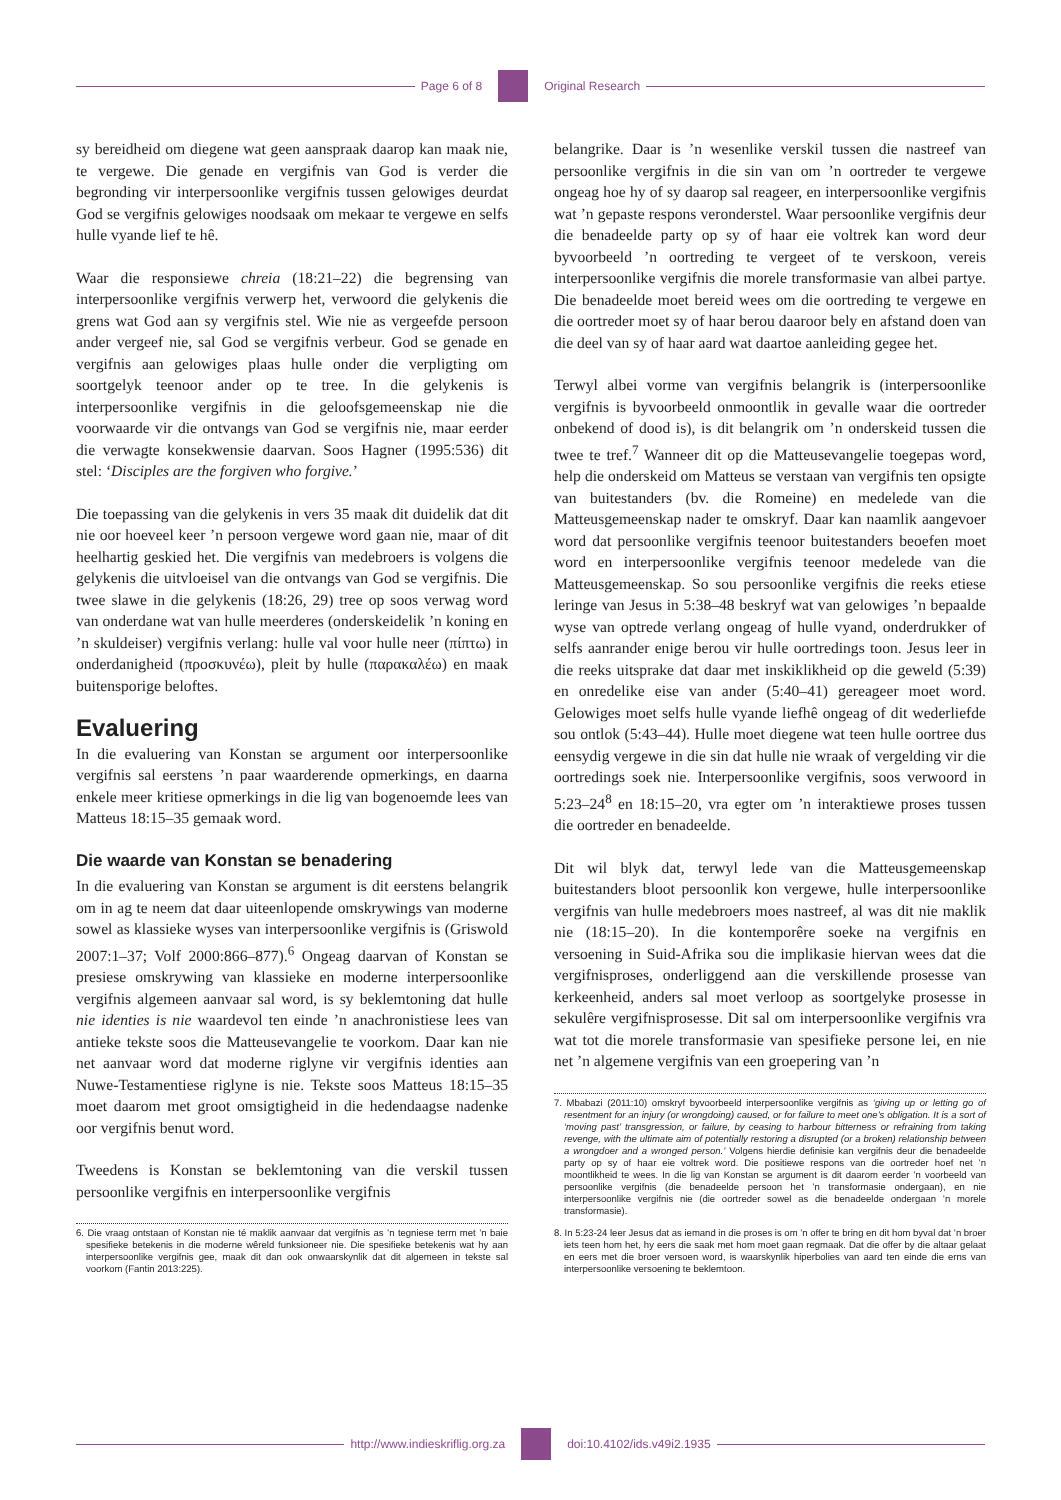Page 6 of 8 Original Research
sy bereidheid om diegene wat geen aanspraak daarop kan maak nie, te vergewe. Die genade en vergifnis van God is verder die begronding vir interpersoonlike vergifnis tussen gelowiges deurdat God se vergifnis gelowiges noodsaak om mekaar te vergewe en selfs hulle vyande lief te hê.
Waar die responsiewe chreia (18:21–22) die begrensing van interpersoonlike vergifnis verwerp het, verwoord die gelykenis die grens wat God aan sy vergifnis stel. Wie nie as vergeefde persoon ander vergeef nie, sal God se vergifnis verbeur. God se genade en vergifnis aan gelowiges plaas hulle onder die verpligting om soortgelyk teenoor ander op te tree. In die gelykenis is interpersoonlike vergifnis in die geloofsgemeenskap nie die voorwaarde vir die ontvangs van God se vergifnis nie, maar eerder die verwagte konsekwensie daarvan. Soos Hagner (1995:536) dit stel: ‘Disciples are the forgiven who forgive.’
Die toepassing van die gelykenis in vers 35 maak dit duidelik dat dit nie oor hoeveel keer ’n persoon vergewe word gaan nie, maar of dit heelhartig geskied het. Die vergifnis van medebroers is volgens die gelykenis die uitvloeisel van die ontvangs van God se vergifnis. Die twee slawe in die gelykenis (18:26, 29) tree op soos verwag word van onderdane wat van hulle meerderes (onderskeidelik ’n koning en ’n skuldeiser) vergifnis verlang: hulle val voor hulle neer (πίπτω) in onderdanigheid (προσκυνέω), pleit by hulle (παρακαλέω) en maak buitensporige beloftes.
Evaluering
In die evaluering van Konstan se argument oor interpersoonlike vergifnis sal eerstens ’n paar waarderende opmerkings, en daarna enkele meer kritiese opmerkings in die lig van bogenoemde lees van Matteus 18:15–35 gemaak word.
Die waarde van Konstan se benadering
In die evaluering van Konstan se argument is dit eerstens belangrik om in ag te neem dat daar uiteenlopende omskrywings van moderne sowel as klassieke wyses van interpersoonlike vergifnis is (Griswold 2007:1–37; Volf 2000:866–877).<sup>6</sup> Ongeag daarvan of Konstan se presiese omskrywing van klassieke en moderne interpersoonlike vergifnis algemeen aanvaar sal word, is sy beklemtoning dat hulle nie identies is nie waardevol ten einde ’n anachronistiese lees van antieke tekste soos die Matteusevangelie te voorkom. Daar kan nie net aanvaar word dat moderne riglyne vir vergifnis identies aan Nuwe-Testamentiese riglyne is nie. Tekste soos Matteus 18:15–35 moet daarom met groot omsigtigheid in die hedendaagse nadenke oor vergifnis benut word.
Tweedens is Konstan se beklemtoning van die verskil tussen persoonlike vergifnis en interpersoonlike vergifnis
6. Die vraag ontstaan of Konstan nie té maklik aanvaar dat vergifnis as ’n tegniese term met ’n baie spesifieke betekenis in die moderne wêreld funksioneer nie. Die spesifieke betekenis wat hy aan interpersoonlike vergifnis gee, maak dit dan ook onwaarskynlik dat dit algemeen in tekste sal voorkom (Fantin 2013:225).
belangrike. Daar is ’n wesenlike verskil tussen die nastreef van persoonlike vergifnis in die sin van om ’n oortreder te vergewe ongeag hoe hy of sy daarop sal reageer, en interpersoonlike vergifnis wat ’n gepaste respons veronderstel. Waar persoonlike vergifnis deur die benadeelde party op sy of haar eie voltrek kan word deur byvoorbeeld ’n oortreding te vergeet of te verskoon, vereis interpersoonlike vergifnis die morele transformasie van albei partye. Die benadeelde moet bereid wees om die oortreding te vergewe en die oortreder moet sy of haar berou daaroor bely en afstand doen van die deel van sy of haar aard wat daartoe aanleiding gegee het.
Terwyl albei vorme van vergifnis belangrik is (interpersoonlike vergifnis is byvoorbeeld onmoontlik in gevalle waar die oortreder onbekend of dood is), is dit belangrik om ’n onderskeid tussen die twee te tref.<sup>7</sup> Wanneer dit op die Matteusevangelie toegepas word, help die onderskeid om Matteus se verstaan van vergifnis ten opsigte van buitestanders (bv. die Romeine) en medelede van die Matteusgemeenskap nader te omskryf. Daar kan naamlik aangevoer word dat persoonlike vergifnis teenoor buitestanders beoefen moet word en interpersoonlike vergifnis teenoor medelede van die Matteusgemeenskap. So sou persoonlike vergifnis die reeks etiese leringe van Jesus in 5:38–48 beskryf wat van gelowiges ’n bepaalde wyse van optrede verlang ongeag of hulle vyand, onderdrukker of selfs aanrander enige berou vir hulle oortredings toon. Jesus leer in die reeks uitsprake dat daar met inskiklikheid op die geweld (5:39) en onredelike eise van ander (5:40–41) gereageer moet word. Gelowiges moet selfs hulle vyande liefhê ongeag of dit wederliefde sou ontlok (5:43–44). Hulle moet diegene wat teen hulle oortree dus eensydig vergewe in die sin dat hulle nie wraak of vergelding vir die oortredings soek nie. Interpersoonlike vergifnis, soos verwoord in 5:23–24<sup>8</sup> en 18:15–20, vra egter om ’n interaktiewe proses tussen die oortreder en benadeelde.
Dit wil blyk dat, terwyl lede van die Matteusgemeenskap buitestanders bloot persoonlik kon vergewe, hulle interpersoonlike vergifnis van hulle medebroers moes nastreef, al was dit nie maklik nie (18:15–20). In die kontemporêre soeke na vergifnis en versoening in Suid-Afrika sou die implikasie hiervan wees dat die vergifnisproses, onderliggend aan die verskillende prosesse van kerkeenheid, anders sal moet verloop as soortgelyke prosesse in sekulêre vergifnisprosesse. Dit sal om interpersoonlike vergifnis vra wat tot die morele transformasie van spesifieke persone lei, en nie net ’n algemene vergifnis van een groepering van ’n
7. Mbabazi (2011:10) omskryf byvoorbeeld interpersoonlike vergifnis as ‘giving up or letting go of resentment for an injury (or wrongdoing) caused, or for failure to meet one’s obligation. It is a sort of ‘moving past’ transgression, or failure, by ceasing to harbour bitterness or refraining from taking revenge, with the ultimate aim of potentially restoring a disrupted (or a broken) relationship between a wrongdoer and a wronged person.’ Volgens hierdie definisie kan vergifnis deur die benadeelde party op sy of haar eie voltrek word. Die positiewe respons van die oortreder hoef net ’n moontlikheid te wees. In die lig van Konstan se argument is dit daarom eerder ’n voorbeeld van persoonlike vergifnis (die benadeelde persoon het ’n transformasie ondergaan), en nie interpersoonlike vergifnis nie (die oortreder sowel as die benadeelde ondergaan ’n morele transformasie).
8. In 5:23-24 leer Jesus dat as iemand in die proses is om ’n offer te bring en dit hom byval dat ’n broer iets teen hom het, hy eers die saak met hom moet gaan regmaak. Dat die offer by die altaar gelaat en eers met die broer versoen word, is waarskynlik hiperbolies van aard ten einde die erns van interpersoonlike versoening te beklemtoon.
http://www.indieskriflig.org.za
doi:10.4102/ids.v49i2.1935